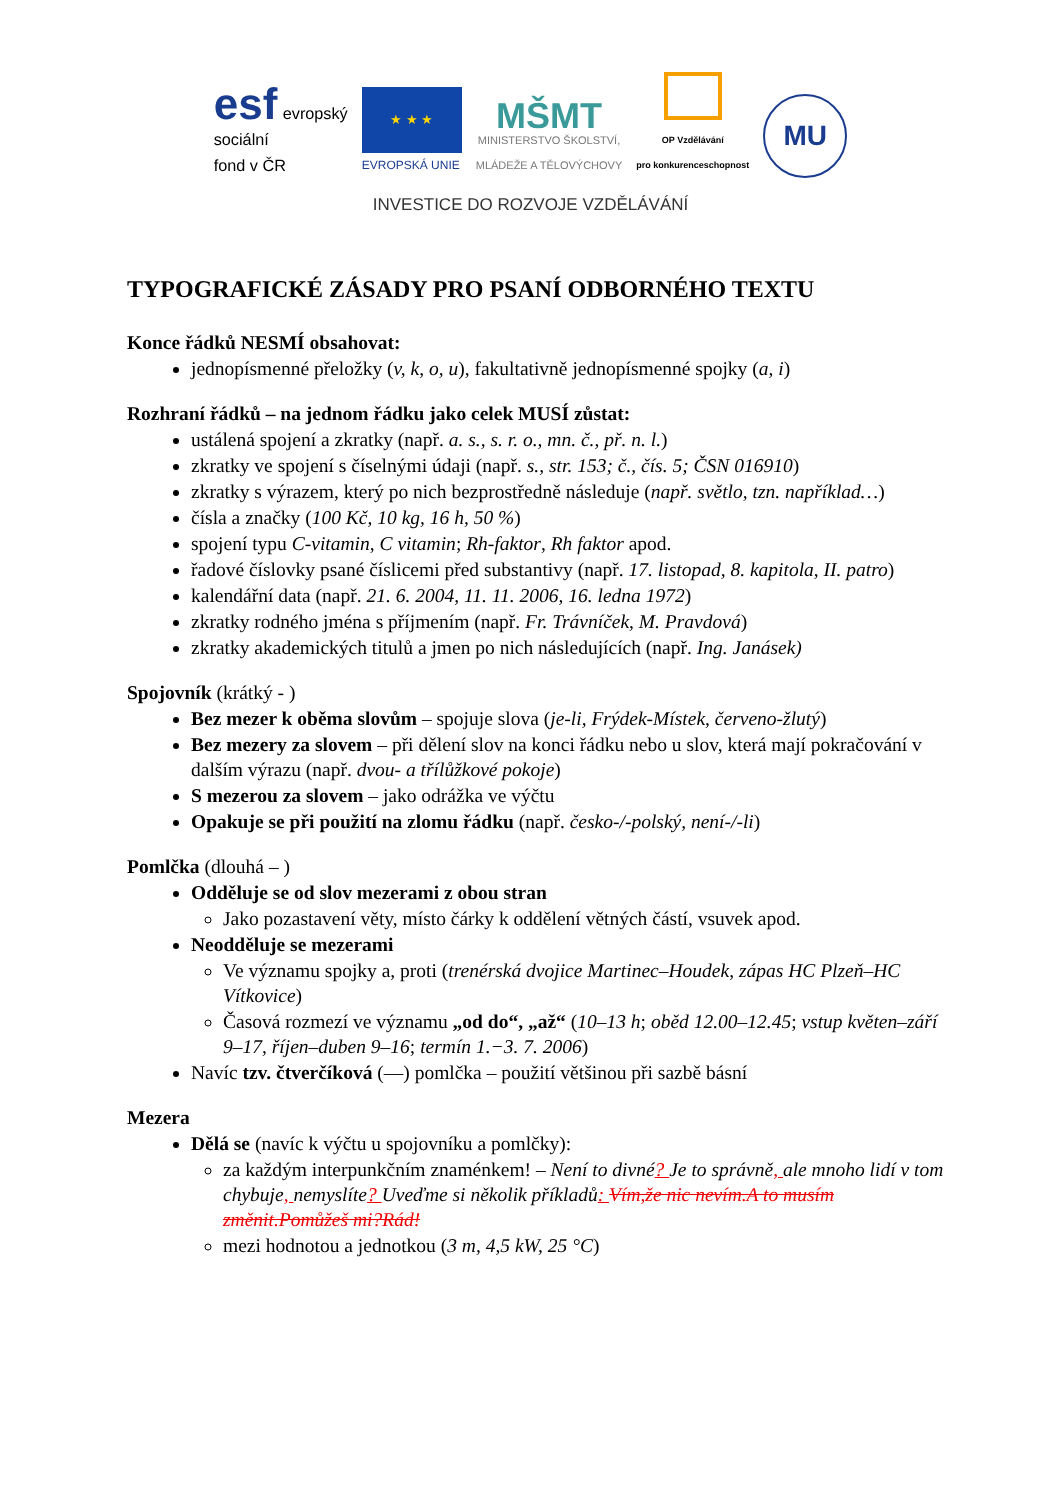esf evropský
sociální
fond v ČR
★ ★ ★
EVROPSKÁ UNIE
MŠMT
MINISTERSTVO ŠKOLSTVÍ,
MLÁDEŽE A TĚLOVÝCHOVY
OP Vzdělávání
pro konkurenceschopnost
MU
INVESTICE DO ROZVOJE VZDĚLÁVÁNÍ
TYPOGRAFICKÉ ZÁSADY PRO PSANÍ ODBORNÉHO TEXTU
Konce řádků NESMÍ obsahovat:
jednopísmenné přeložky (v, k, o, u), fakultativně jednopísmenné spojky (a, i)
Rozhraní řádků – na jednom řádku jako celek MUSÍ zůstat:
ustálená spojení a zkratky (např. a. s., s. r. o., mn. č., př. n. l.)
zkratky ve spojení s číselnými údaji (např. s., str. 153; č., čís. 5; ČSN 016910)
zkratky s výrazem, který po nich bezprostředně následuje (např. světlo, tzn. například…)
čísla a značky (100 Kč, 10 kg, 16 h, 50 %)
spojení typu C-vitamin, C vitamin; Rh-faktor, Rh faktor apod.
řadové číslovky psané číslicemi před substantivy (např. 17. listopad, 8. kapitola, II. patro)
kalendářní data (např. 21. 6. 2004, 11. 11. 2006, 16. ledna 1972)
zkratky rodného jména s příjmením (např. Fr. Trávníček, M. Pravdová)
zkratky akademických titulů a jmen po nich následujících (např. Ing. Janásek)
Spojovník (krátký - )
Bez mezer k oběma slovům – spojuje slova (je-li, Frýdek-Místek, červeno-žlutý)
Bez mezery za slovem – při dělení slov na konci řádku nebo u slov, která mají pokračování v dalším výrazu (např. dvou- a třílůžkové pokoje)
S mezerou za slovem – jako odrážka ve výčtu
Opakuje se při použití na zlomu řádku (např. česko-/-polský, není-/-li)
Pomlčka (dlouhá – )
Odděluje se od slov mezerami z obou stran
Jako pozastavení věty, místo čárky k oddělení větných částí, vsuvek apod.
Neodděluje se mezerami
Ve významu spojky a, proti (trenérská dvojice Martinec–Houdek, zápas HC Plzeň–HC Vítkovice)
Časová rozmezí ve významu „od do“, „až“ (10–13 h; oběd 12.00–12.45; vstup květen–září 9–17, říjen–duben 9–16; termín 1.−3. 7. 2006)
Navíc tzv. čtverčíková (—) pomlčka – použití většinou při sazbě básní
Mezera
Dělá se (navíc k výčtu u spojovníku a pomlčky):
za každým interpunkčním znaménkem! – Není to divné? Je to správně, ale mnoho lidí v tom chybuje, nemyslíte? Uveďme si několik příkladů: Vím,že nic nevím.A to musím změnit.Pomůžeš mi?Rád!
mezi hodnotou a jednotkou (3 m, 4,5 kW, 25 °C)